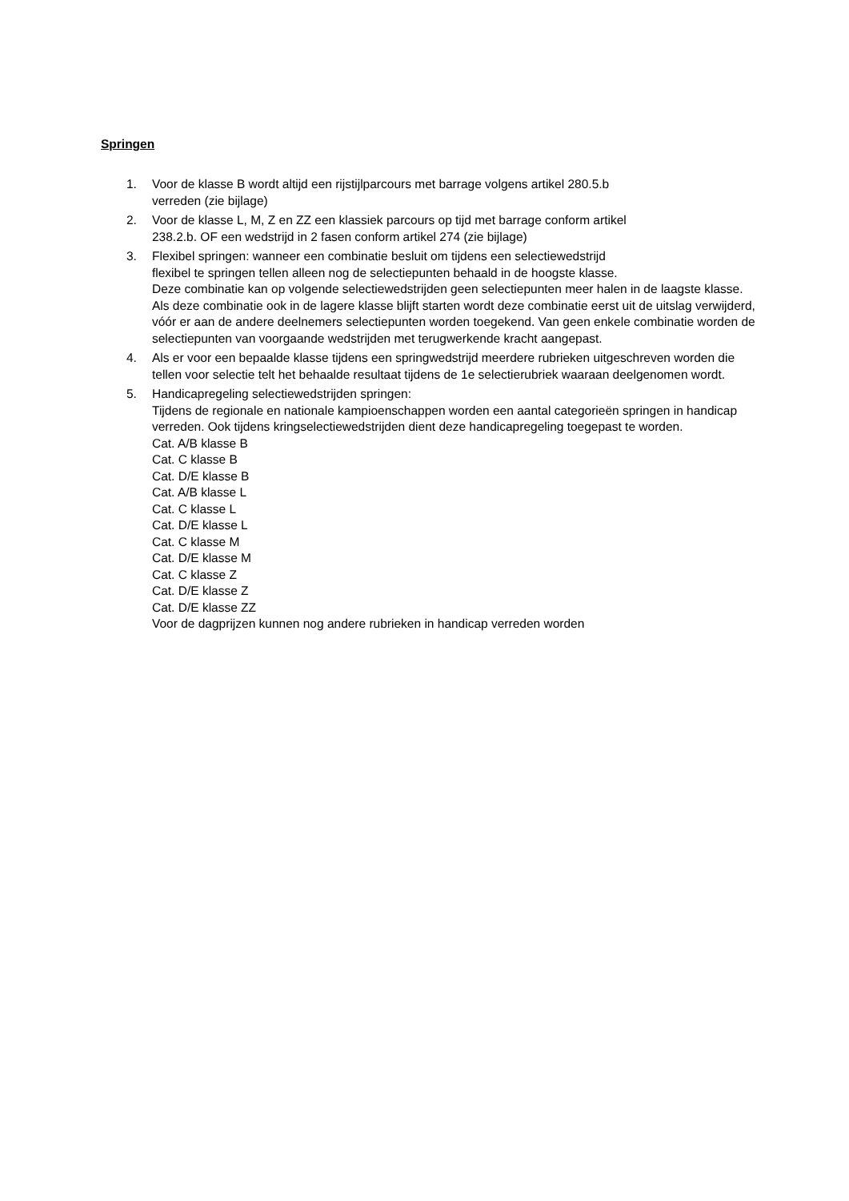Springen
1. Voor de klasse B wordt altijd een rijstijlparcours met barrage volgens artikel 280.5.b
verreden (zie bijlage)
2. Voor de klasse L, M, Z en ZZ een klassiek parcours op tijd met barrage conform artikel
238.2.b. OF een wedstrijd in 2 fasen conform artikel 274 (zie bijlage)
3. Flexibel springen: wanneer een combinatie besluit om tijdens een selectiewedstrijd
flexibel te springen tellen alleen nog de selectiepunten behaald in de hoogste klasse.
Deze combinatie kan op volgende selectiewedstrijden geen selectiepunten meer halen in de laagste klasse.
Als deze combinatie ook in de lagere klasse blijft starten wordt deze combinatie eerst uit de uitslag verwijderd, vóór er aan de andere deelnemers selectiepunten worden toegekend. Van geen enkele combinatie worden de selectiepunten van voorgaande wedstrijden met terugwerkende kracht aangepast.
4. Als er voor een bepaalde klasse tijdens een springwedstrijd meerdere rubrieken uitgeschreven worden die tellen voor selectie telt het behaalde resultaat tijdens de 1e selectierubriek waaraan deelgenomen wordt.
5. Handicapregeling selectiewedstrijden springen:
Tijdens de regionale en nationale kampioenschappen worden een aantal categorieën springen in handicap verreden. Ook tijdens kringselectiewedstrijden dient deze handicapregeling toegepast te worden.
Cat. A/B klasse B
Cat. C klasse B
Cat. D/E klasse B
Cat. A/B klasse L
Cat. C klasse L
Cat. D/E klasse L
Cat. C klasse M
Cat. D/E klasse M
Cat. C klasse Z
Cat. D/E klasse Z
Cat. D/E klasse ZZ
Voor de dagprijzen kunnen nog andere rubrieken in handicap verreden worden